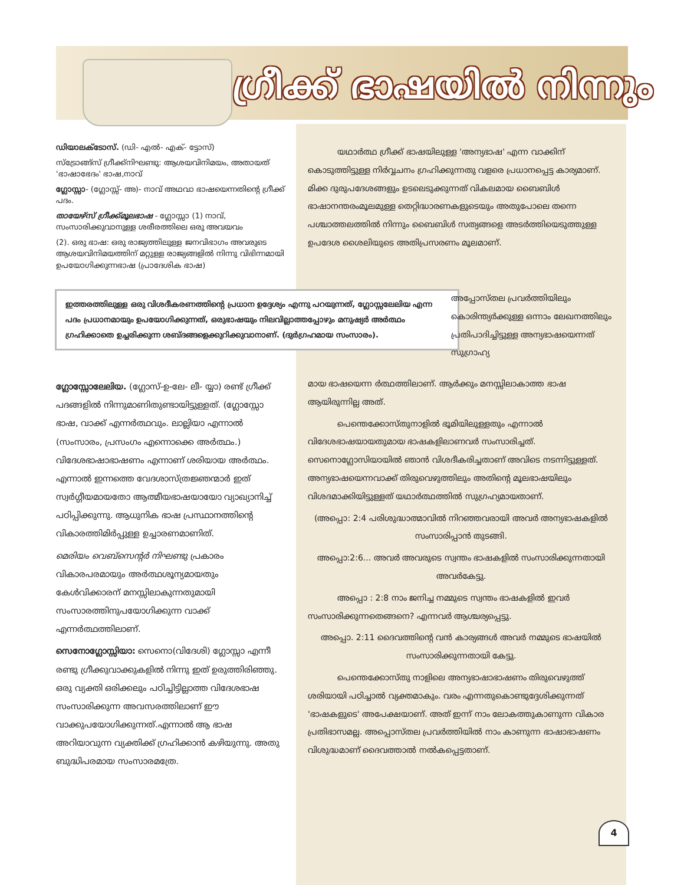ഗ്രീക്ക് ഭാഷയിൽ നിന്നും
ഡിയാലക്ടോസ്. (ഡി- എൽ- എക്- ട്ടോസ്)
സ്ട്രോങ്ങ്സ് ഗ്രീക്ക്നിഘണ്ടു: ആശയവിനിമയം, അതായത് 'ഭാഷാഭേദം' ഭാഷ,നാവ്
ഗ്ലോസ്സാ- (ഗ്ലോസ്സ്- അ)- നാവ് അഥവാ ഭാഷയെന്നതിന്റെ ഗ്രീക്ക് പദം.
തായേഴ്സ് ഗ്രീക്ക്മൂലഭാഷ - ഗ്ലോസ്സാ (1) നാവ്, സംസാരിക്കുവാനുള്ള ശരീരത്തിലെ ഒരു അവയവം
(2). ഒരു ഭാഷ: ഒരു രാജ്യത്തിലുള്ള ജനവിഭാഗം അവരുടെ ആശയവിനിമയത്തിന് മറ്റുള്ള രാജ്യങ്ങളിൽ നിന്നു വിഭിന്നമായി ഉപയോഗിക്കുന്നഭാഷ (പ്രാദേശിക ഭാഷ)
യഥാർത്ഥ ഗ്രീക്ക് ഭാഷയിലുള്ള 'അന്യഭാഷ' എന്ന വാക്കിന് കൊടുത്തിട്ടുള്ള നിർവ്വചനം ഗ്രഹിക്കുന്നതു വളരെ പ്രധാനപ്പെട്ട കാര്യമാണ്. മിക്ക ദുരുപദേശങ്ങളും ഉടലെടുക്കുന്നത് വികലമായ ബൈബിൾ ഭാഷാനന്തരംമൂലമുള്ള തെറ്റിദ്ധാരണകളുടെയും അതുപോലെ തന്നെ പശ്ചാത്തലത്തിൽ നിന്നും ബൈബിൾ സത്യങ്ങളെ അടർത്തിയെടുത്തുള്ള ഉപദേശ ശൈലിയുടെ അതിപ്രസരണം മൂലമാണ്.
ഇത്തരത്തിലുള്ള ഒരു വിശദീകരണത്തിന്റെ പ്രധാന ഉദ്ദേശ്യം എന്നു പറയുന്നത്, ഗ്ലോസ്സലേലിയ എന്ന പദം പ്രധാനമായും ഉപയോഗിക്കുന്നത്, ഒരുഭാഷയും നിലവില്ലാത്തപ്പോഴും മനുഷ്യർ അർത്ഥം ഗ്രഹിക്കാതെ ഉച്ചരിക്കുന്ന ശബ്ദങ്ങളെക്കുറിക്കുവാനാണ്. (ദുർഗ്രഹമായ സംസാരം).
അപ്പോസ്തല പ്രവർത്തിയിലും കൊരിന്ത്യർക്കുള്ള ഒന്നാം ലേഖനത്തിലും പ്രതിപാദിച്ചിട്ടുള്ള അന്യഭാഷയെന്നത് സുഗ്രാഹ്യ
ഗ്ലോസ്സോലേലിയ. (ഗ്ലോസ്-ഉ-ലേ- ലീ- യ്യാ) രണ്ട് ഗ്രീക്ക് പദങ്ങളിൽ നിന്നുമാണിതുണ്ടായിട്ടുള്ളത്. (ഗ്ലോസ്സോ ഭാഷ, വാക്ക് എന്നർത്ഥവും. ലാല്ലിയാ എന്നാൽ (സംസാരം, പ്രസംഗം എന്നൊക്കെ അർത്ഥം.) വിദേശഭാഷാഭാഷണം എന്നാണ് ശരിയായ അർത്ഥം. എന്നാൽ ഇന്നത്തെ വേദശാസ്ത്രജ്ഞന്മാർ ഇത് സ്വർഗ്ഗീയമായതോ ആത്മീയഭാഷയായോ വ്യാഖ്യാനിച്ച് പഠിപ്പിക്കുന്നു. ആധുനിക ഭാഷ പ്രസ്ഥാനത്തിന്റെ വികാരത്തിമിർപ്പുള്ള ഉച്ചാരണമാണിത്.
മെരിയം വെബ്സെന്റർ നിഘണ്ടു പ്രകാരം വികാരപരമായും അർത്ഥശൂന്യമായതും കേൾവിക്കാരന് മനസ്സിലാകുന്നതുമായി സംസാരത്തിനുപയോഗിക്കുന്ന വാക്ക് എന്നർത്ഥത്തിലാണ്.
സെനോഗ്ലോസ്സിയാ: സെനൊ(വിദേശി) ഗ്ലോസ്സാ എന്നീ രണ്ടു ഗ്രീക്കുവാക്കുകളിൽ നിന്നു ഇത് ഉരുത്തിരിഞ്ഞു. ഒരു വ്യക്തി ഒരിക്കലും പഠിച്ചിട്ടില്ലാത്ത വിദേശഭാഷ സംസാരിക്കുന്ന അവസരത്തിലാണ് ഈ വാക്കുപയോഗിക്കുന്നത്.എന്നാൽ ആ ഭാഷ അറിയാവുന്ന വ്യക്തിക്ക് ഗ്രഹിക്കാൻ കഴിയുന്നു. അതു ബുദ്ധിപരമായ സംസാരമത്രേ.
മായ ഭാഷയെന്ന ർത്ഥത്തിലാണ്. ആർക്കും മനസ്സിലാകാത്ത ഭാഷ ആയിരുന്നില്ല അത്.
പെന്തെക്കോസ്തുനാളിൽ ഭൂമിയിലുള്ളതും എന്നാൽ വിദേശഭാഷയായതുമായ ഭാഷകളിലാണവർ സംസാരിച്ചത്. സെനൊഗ്ലോസിയായിൽ ഞാൻ വിശദീകരിച്ചതാണ് അവിടെ നടന്നിട്ടുള്ളത്. അന്യഭാഷയെന്നവാക്ക് തിരുവെഴുത്തിലും അതിന്റെ മൂലഭാഷയിലും വിശദമാക്കിയിട്ടുള്ളത് യഥാർത്ഥത്തിൽ സുഗ്രഹ്യമായതാണ്.
(അപ്പൊ: 2:4 പരിശുദ്ധാത്മാവിൽ നിറഞ്ഞവരായി അവർ അന്യഭാഷകളിൽ സംസാരിപ്പാൻ തുടങ്ങി.
അപ്പൊ:2:6... അവർ അവരുടെ സ്വന്തം ഭാഷകളിൽ സംസാരിക്കുന്നതായി അവർകേട്ടു.
അപ്പൊ : 2:8 നാം ജനിച്ച നമ്മുടെ സ്വന്തം ഭാഷകളിൽ ഇവർ സംസാരിക്കുന്നതെങ്ങനെ? എന്നവർ ആശ്ചര്യപ്പെട്ടു.
അപ്പൊ. 2:11 ദൈവത്തിന്റെ വൻ കാര്യങ്ങൾ അവർ നമ്മുടെ ഭാഷയിൽ സംസാരിക്കുന്നതായി കേട്ടു.
പെന്തെക്കോസ്തു നാളിലെ അന്യഭാഷാഭാഷണം തിരുവെഴുത്ത് ശരിയായി പഠിച്ചാൽ വ്യക്തമാകും. വരം എന്നതുകൊണ്ടുദ്ദേശിക്കുന്നത് 'ഭാഷകളുടെ' അപേക്ഷയാണ്. അത് ഇന്ന് നാം ലോകത്തുകാണുന്ന വികാര പ്രതിഭാസമല്ല. അപ്പൊസ്തല പ്രവർത്തിയിൽ നാം കാണുന്ന ഭാഷാഭാഷണം വിശുദ്ധമാണ് ദൈവത്താൽ നൽകപ്പെട്ടതാണ്.
4